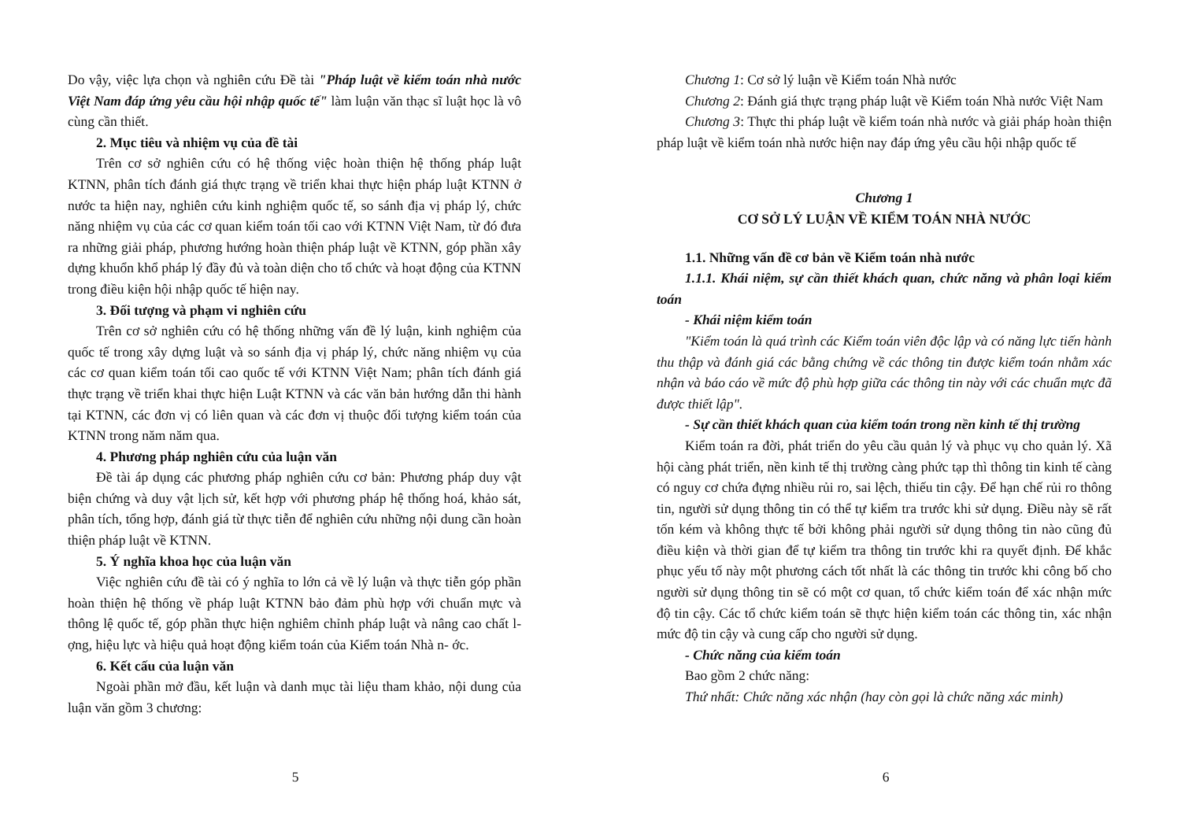Do vậy, việc lựa chọn và nghiên cứu Đề tài "Pháp luật về kiểm toán nhà nước Việt Nam đáp ứng yêu cầu hội nhập quốc tế" làm luận văn thạc sĩ luật học là vô cùng cần thiết.
2. Mục tiêu và nhiệm vụ của đề tài
Trên cơ sở nghiên cứu có hệ thống việc hoàn thiện hệ thống pháp luật KTNN, phân tích đánh giá thực trạng về triển khai thực hiện pháp luật KTNN ở nước ta hiện nay, nghiên cứu kinh nghiệm quốc tế, so sánh địa vị pháp lý, chức năng nhiệm vụ của các cơ quan kiểm toán tối cao với KTNN Việt Nam, từ đó đưa ra những giải pháp, phương hướng hoàn thiện pháp luật về KTNN, góp phần xây dựng khuổn khổ pháp lý đầy đủ và toàn diện cho tổ chức và hoạt động của KTNN trong điều kiện hội nhập quốc tế hiện nay.
3. Đối tượng và phạm vi nghiên cứu
Trên cơ sở nghiên cứu có hệ thống những vấn đề lý luận, kinh nghiệm của quốc tế trong xây dựng luật và so sánh địa vị pháp lý, chức năng nhiệm vụ của các cơ quan kiểm toán tối cao quốc tế với KTNN Việt Nam; phân tích đánh giá thực trạng về triển khai thực hiện Luật KTNN và các văn bản hướng dẫn thi hành tại KTNN, các đơn vị có liên quan và các đơn vị thuộc đối tượng kiểm toán của KTNN trong năm năm qua.
4. Phương pháp nghiên cứu của luận văn
Đề tài áp dụng các phương pháp nghiên cứu cơ bản: Phương pháp duy vật biện chứng và duy vật lịch sử, kết hợp với phương pháp hệ thống hoá, khảo sát, phân tích, tổng hợp, đánh giá từ thực tiễn để nghiên cứu những nội dung cần hoàn thiện pháp luật về KTNN.
5. Ý nghĩa khoa học của luận văn
Việc nghiên cứu đề tài có ý nghĩa to lớn cả về lý luận và thực tiễn góp phần hoàn thiện hệ thống về pháp luật KTNN bảo đảm phù hợp với chuẩn mực và thông lệ quốc tế, góp phần thực hiện nghiêm chỉnh pháp luật và nâng cao chất l- ợng, hiệu lực và hiệu quả hoạt động kiểm toán của Kiểm toán Nhà n- ớc.
6. Kết cấu của luận văn
Ngoài phần mở đầu, kết luận và danh mục tài liệu tham khảo, nội dung của luận văn gồm 3 chương:
5
Chương 1: Cơ sở lý luận về Kiểm toán Nhà nước
Chương 2: Đánh giá thực trạng pháp luật về Kiểm toán Nhà nước Việt Nam
Chương 3: Thực thi pháp luật về kiểm toán nhà nước và giải pháp hoàn thiện pháp luật về kiểm toán nhà nước hiện nay đáp ứng yêu cầu hội nhập quốc tế
Chương 1
CƠ SỞ LÝ LUẬN VỀ KIỂM TOÁN NHÀ NƯỚC
1.1. Những vấn đề cơ bản về Kiểm toán nhà nước
1.1.1. Khái niệm, sự cần thiết khách quan, chức năng và phân loại kiểm toán
- Khái niệm kiểm toán
"Kiểm toán là quá trình các Kiểm toán viên độc lập và có năng lực tiến hành thu thập và đánh giá các bằng chứng về các thông tin được kiểm toán nhằm xác nhận và báo cáo về mức độ phù hợp giữa các thông tin này với các chuẩn mực đã được thiết lập".
- Sự cần thiết khách quan của kiểm toán trong nền kinh tế thị trường
Kiểm toán ra đời, phát triển do yêu cầu quản lý và phục vụ cho quản lý. Xã hội càng phát triển, nền kinh tế thị trường càng phức tạp thì thông tin kinh tế càng có nguy cơ chứa đựng nhiều rủi ro, sai lệch, thiếu tin cậy. Để hạn chế rủi ro thông tin, người sử dụng thông tin có thể tự kiểm tra trước khi sử dụng. Điều này sẽ rất tốn kém và không thực tế bởi không phải người sử dụng thông tin nào cũng đủ điều kiện và thời gian để tự kiểm tra thông tin trước khi ra quyết định. Để khắc phục yếu tố này một phương cách tốt nhất là các thông tin trước khi công bố cho người sử dụng thông tin sẽ có một cơ quan, tổ chức kiểm toán để xác nhận mức độ tin cậy. Các tổ chức kiểm toán sẽ thực hiện kiểm toán các thông tin, xác nhận mức độ tin cậy và cung cấp cho người sử dụng.
- Chức năng của kiểm toán
Bao gồm 2 chức năng:
Thứ nhất: Chức năng xác nhận (hay còn gọi là chức năng xác minh)
6